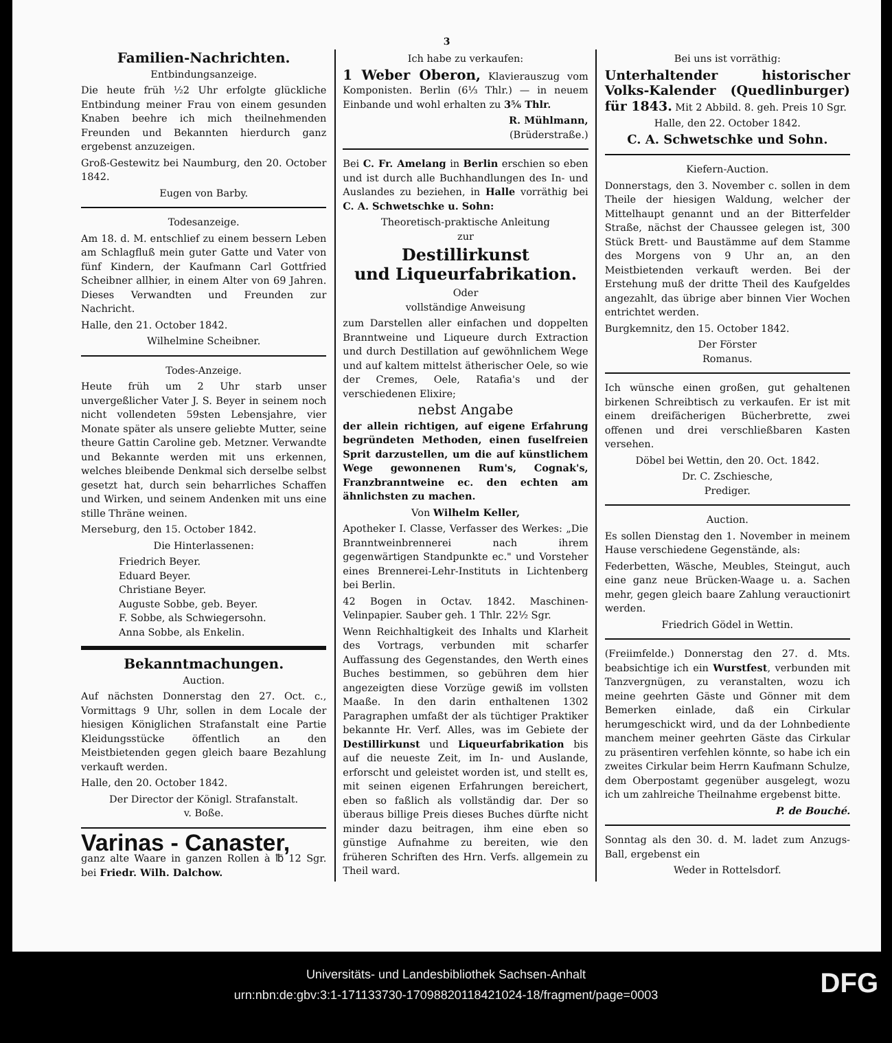3
Familien-Nachrichten.
Entbindungsanzeige.
Die heute früh ½2 Uhr erfolgte glückliche Entbindung meiner Frau von einem gesunden Knaben beehre ich mich theilnehmenden Freunden und Bekannten hierdurch ganz ergebenst anzuzeigen.
Groß-Gestewitz bei Naumburg, den 20. October 1842.
Eugen von Barby.
Todesanzeige.
Am 18. d. M. entschlief zu einem bessern Leben am Schlagfluß mein guter Gatte und Vater von fünf Kindern, der Kaufmann Carl Gottfried Scheibner allhier, in einem Alter von 69 Jahren. Dieses Verwandten und Freunden zur Nachricht.
Halle, den 21. October 1842.
Wilhelmine Scheibner.
Todes-Anzeige.
Heute früh um 2 Uhr starb unser unvergeßlicher Vater J. S. Beyer in seinem noch nicht vollendeten 59sten Lebensjahre, vier Monate später als unsere geliebte Mutter, seine theure Gattin Caroline geb. Metzner. Verwandte und Bekannte werden mit uns erkennen, welches bleibende Denkmal sich derselbe selbst gesetzt hat, durch sein beharrliches Schaffen und Wirken, und seinem Andenken mit uns eine stille Thräne weinen.
Merseburg, den 15. October 1842.
Die Hinterlassenen:
Friedrich Beyer.
Eduard Beyer.
Christiane Beyer.
Auguste Sobbe, geb. Beyer.
F. Sobbe, als Schwiegersohn.
Anna Sobbe, als Enkelin.
Bekanntmachungen.
Auction.
Auf nächsten Donnerstag den 27. Oct. c., Vormittags 9 Uhr, sollen in dem Locale der hiesigen Königlichen Strafanstalt eine Partie Kleidungsstücke öffentlich an den Meistbietenden gegen gleich baare Bezahlung verkauft werden.
Halle, den 20. October 1842.
Der Director der Königl. Strafanstalt.
v. Boße.
Varinas - Canaster,
ganz alte Waare in ganzen Rollen à ℔ 12 Sgr. bei Friedr. Wilh. Dalchow.
Ich habe zu verkaufen:
1 Weber Oberon, Klavierauszug vom Komponisten. Berlin (6⅓ Thlr.) — in neuem Einbande und wohl erhalten zu 3⅚ Thlr.
R. Mühlmann,
(Brüderstraße.)
Bei C. Fr. Amelang in Berlin erschien so eben und ist durch alle Buchhandlungen des In- und Auslandes zu beziehen, in Halle vorräthig bei C. A. Schwetschke u. Sohn:
Theoretisch-praktische Anleitung
zur
Destillirkunst
und Liqueurfabrikation.
Oder
vollständige Anweisung
zum Darstellen aller einfachen und doppelten Branntweine und Liqueure durch Extraction und durch Destillation auf gewöhnlichem Wege und auf kaltem mittelst ätherischer Oele, so wie der Cremes, Oele, Ratafia's und der verschiedenen Elixire;
nebst Angabe
der allein richtigen, auf eigene Erfahrung begründeten Methoden, einen fuselfreien Sprit darzustellen, um die auf künstlichem Wege gewonnenen Rum's, Cognak's, Franzbranntweine ec. den echten am ähnlichsten zu machen.
Von Wilhelm Keller,
Apotheker I. Classe, Verfasser des Werkes: „Die Branntweinbrennerei nach ihrem gegenwärtigen Standpunkte ec." und Vorsteher eines Brennerei-Lehr-Instituts in Lichtenberg bei Berlin.
42 Bogen in Octav. 1842. Maschinen-Velinpapier. Sauber geh. 1 Thlr. 22½ Sgr.
Wenn Reichhaltigkeit des Inhalts und Klarheit des Vortrags, verbunden mit scharfer Auffassung des Gegenstandes, den Werth eines Buches bestimmen, so gebühren dem hier angezeigten diese Vorzüge gewiß im vollsten Maaße. In den darin enthaltenen 1302 Paragraphen umfaßt der als tüchtiger Praktiker bekannte Hr. Verf. Alles, was im Gebiete der Destillirkunst und Liqueurfabrikation bis auf die neueste Zeit, im In- und Auslande, erforscht und geleistet worden ist, und stellt es, mit seinen eigenen Erfahrungen bereichert, eben so faßlich als vollständig dar. Der so überaus billige Preis dieses Buches dürfte nicht minder dazu beitragen, ihm eine eben so günstige Aufnahme zu bereiten, wie den früheren Schriften des Hrn. Verfs. allgemein zu Theil ward.
Bei uns ist vorräthig:
Unterhaltender historischer Volks-Kalender (Quedlinburger) für 1843. Mit 2 Abbild. 8. geh. Preis 10 Sgr.
Halle, den 22. October 1842.
C. A. Schwetschke und Sohn.
Kiefern-Auction.
Donnerstags, den 3. November c. sollen in dem Theile der hiesigen Waldung, welcher der Mittelhaupt genannt und an der Bitterfelder Straße, nächst der Chaussee gelegen ist, 300 Stück Brett- und Baustämme auf dem Stamme des Morgens von 9 Uhr an, an den Meistbietenden verkauft werden. Bei der Erstehung muß der dritte Theil des Kaufgeldes angezahlt, das übrige aber binnen Vier Wochen entrichtet werden.
Burgkemnitz, den 15. October 1842.
Der Förster
Romanus.
Ich wünsche einen großen, gut gehaltenen birkenen Schreibtisch zu verkaufen. Er ist mit einem dreifächerigen Bücherbrette, zwei offenen und drei verschließbaren Kasten versehen.
Döbel bei Wettin, den 20. Oct. 1842.
Dr. C. Zschiesche,
Prediger.
Auction.
Es sollen Dienstag den 1. November in meinem Hause verschiedene Gegenstände, als:
Federbetten, Wäsche, Meubles, Steingut, auch eine ganz neue Brücken-Waage u. a. Sachen mehr, gegen gleich baare Zahlung verauctionirt werden.
Friedrich Gödel in Wettin.
(Freiimfelde.) Donnerstag den 27. d. Mts. beabsichtige ich ein Wurstfest, verbunden mit Tanzvergnügen, zu veranstalten, wozu ich meine geehrten Gäste und Gönner mit dem Bemerken einlade, daß ein Cirkular herumgeschickt wird, und da der Lohnbediente manchem meiner geehrten Gäste das Cirkular zu präsentiren verfehlen könnte, so habe ich ein zweites Cirkular beim Herrn Kaufmann Schulze, dem Oberpostamt gegenüber ausgelegt, wozu ich um zahlreiche Theilnahme ergebenst bitte.
P. de Bouché.
Sonntag als den 30. d. M. ladet zum Anzugs-Ball, ergebenst ein
Weder in Rottelsdorf.
Universitäts- und Landesbibliothek Sachsen-Anhalt
urn:nbn:de:gbv:3:1-171133730-17098820118421024-18/fragment/page=0003
DFG